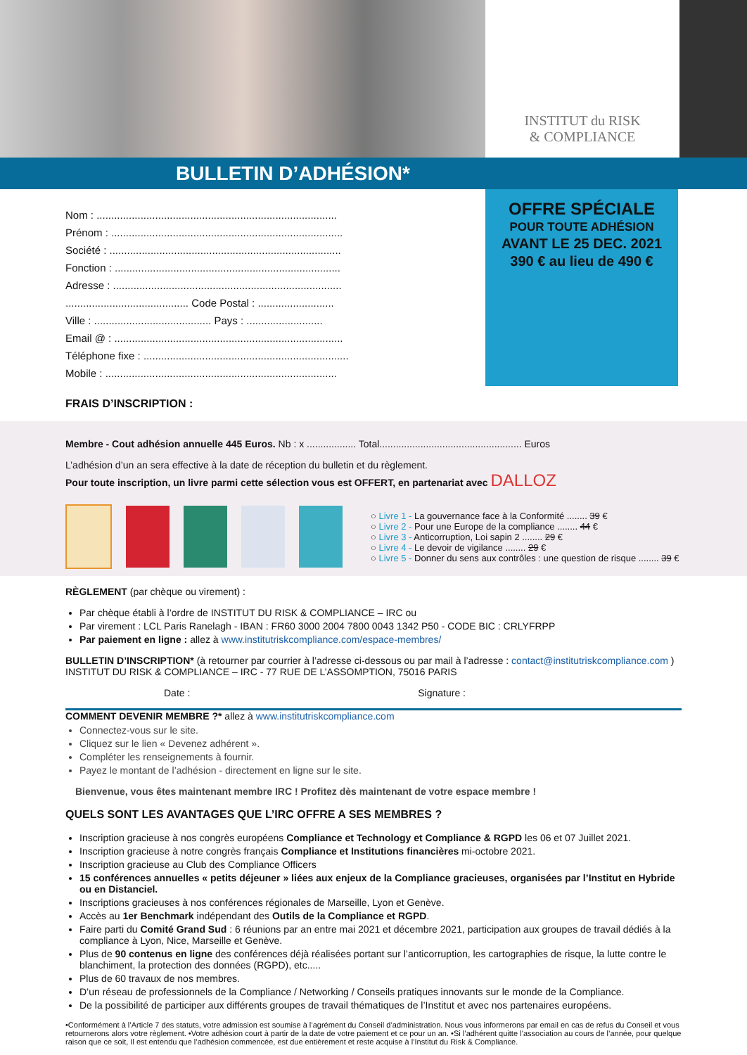INSTITUT du RISK
& COMPLIANCE
BULLETIN D’ADHÉSION*
Nom : ..................................................................................
Prénom : ...............................................................................
Société : ...............................................................................
Fonction : .............................................................................
Adresse : ..............................................................................
.......................................... Code Postal : ..........................
Ville : ........................................ Pays : ..........................
Email @ : ..............................................................................
Téléphone fixe : ......................................................................
Mobile : ...............................................................................
OFFRE SPÉCIALE
POUR TOUTE ADHÉSION
AVANT LE 25 DEC. 2021
390 € au lieu de 490 €
FRAIS D’INSCRIPTION :
Membre - Cout adhésion annuelle 445 Euros. Nb : x .................. Total.................................................... Euros
L’adhésion d’un an sera effective à la date de réception du bulletin et du règlement.
Pour toute inscription, un livre parmi cette sélection vous est OFFERT, en partenariat avec DALLOZ
○ Livre 1 - La gouvernance face à la Conformité ........ 39 €
○ Livre 2 - Pour une Europe de la compliance ........ 44 €
○ Livre 3 - Anticorruption, Loi sapin 2 ........ 29 €
○ Livre 4 - Le devoir de vigilance ........ 29 €
○ Livre 5 - Donner du sens aux contrôles : une question de risque ........ 39 €
RÈGLEMENT (par chèque ou virement) :
Par chèque établi à l’ordre de INSTITUT DU RISK & COMPLIANCE – IRC ou
Par virement : LCL Paris Ranelagh - IBAN : FR60 3000 2004 7800 0043 1342 P50 - CODE BIC : CRLYFRPP
Par paiement en ligne : allez à www.institutriskcompliance.com/espace-membres/
BULLETIN D’INSCRIPTION* (à retourner par courrier à l’adresse ci-dessous ou par mail à l’adresse : contact@institutriskcompliance.com )
INSTITUT DU RISK & COMPLIANCE – IRC - 77 RUE DE L’ASSOMPTION, 75016 PARIS
Date : Signature :
COMMENT DEVENIR MEMBRE ?* allez à www.institutriskcompliance.com
Connectez-vous sur le site.
Cliquez sur le lien « Devenez adhérent ».
Compléter les renseignements à fournir.
Payez le montant de l’adhésion - directement en ligne sur le site.
Bienvenue, vous êtes maintenant membre IRC ! Profitez dès maintenant de votre espace membre !
QUELS SONT LES AVANTAGES QUE L’IRC OFFRE A SES MEMBRES ?
Inscription gracieuse à nos congrès européens Compliance et Technology et Compliance & RGPD les 06 et 07 Juillet 2021.
Inscription gracieuse à notre congrès français Compliance et Institutions financières mi-octobre 2021.
Inscription gracieuse au Club des Compliance Officers
15 conférences annuelles « petits déjeuner » liées aux enjeux de la Compliance gracieuses, organisées par l’Institut en Hybride ou en Distanciel.
Inscriptions gracieuses à nos conférences régionales de Marseille, Lyon et Genève.
Accès au 1er Benchmark indépendant des Outils de la Compliance et RGPD.
Faire parti du Comité Grand Sud : 6 réunions par an entre mai 2021 et décembre 2021, participation aux groupes de travail dédiés à la compliance à Lyon, Nice, Marseille et Genève.
Plus de 90 contenus en ligne des conférences déjà réalisées portant sur l’anticorruption, les cartographies de risque, la lutte contre le blanchiment, la protection des données (RGPD), etc.....
Plus de 60 travaux de nos membres.
D’un réseau de professionnels de la Compliance / Networking / Conseils pratiques innovants sur le monde de la Compliance.
De la possibilité de participer aux différents groupes de travail thématiques de l’Institut et avec nos partenaires européens.
•Conformément à l’Article 7 des statuts, votre admission est soumise à l’agrément du Conseil d’administration. Nous vous informerons par email en cas de refus du Conseil et vous retournerons alors votre règlement. •Votre adhésion court à partir de la date de votre paiement et ce pour un an. •Si l’adhérent quitte l’association au cours de l’année, pour quelque raison que ce soit, Il est entendu que l’adhésion commencée, est due entièrement et reste acquise à l’Institut du Risk & Compliance.